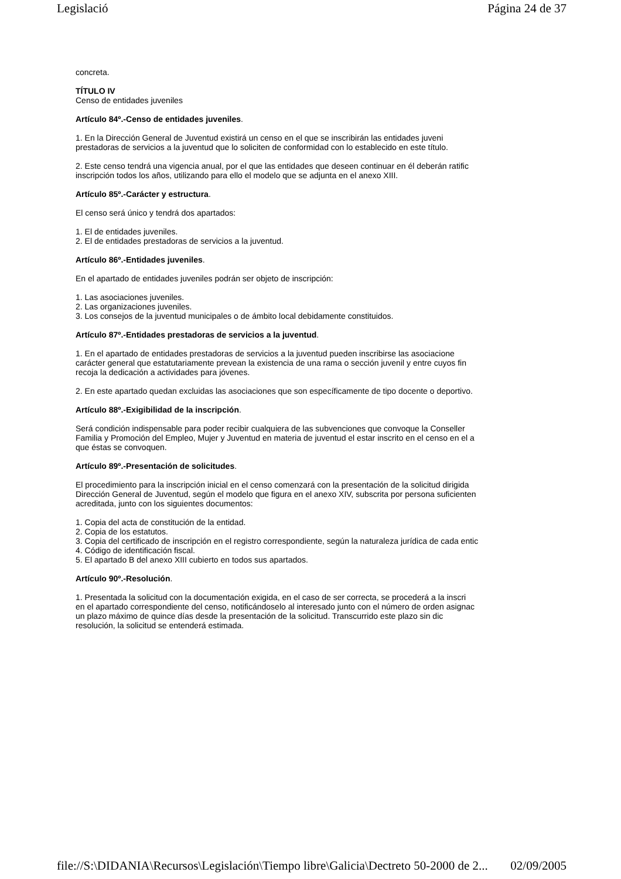Legislació Página 24 de 37
concreta.
TÍTULO IV
Censo de entidades juveniles
Artículo 84º.-Censo de entidades juveniles.
1. En la Dirección General de Juventud existirá un censo en el que se inscribirán las entidades juveni
prestadoras de servicios a la juventud que lo soliciten de conformidad con lo establecido en este título.
2. Este censo tendrá una vigencia anual, por el que las entidades que deseen continuar en él deberán ratific
inscripción todos los años, utilizando para ello el modelo que se adjunta en el anexo XIII.
Artículo 85º.-Carácter y estructura.
El censo será único y tendrá dos apartados:
1. El de entidades juveniles.
2. El de entidades prestadoras de servicios a la juventud.
Artículo 86º.-Entidades juveniles.
En el apartado de entidades juveniles podrán ser objeto de inscripción:
1. Las asociaciones juveniles.
2. Las organizaciones juveniles.
3. Los consejos de la juventud municipales o de ámbito local debidamente constituidos.
Artículo 87º.-Entidades prestadoras de servicios a la juventud.
1. En el apartado de entidades prestadoras de servicios a la juventud pueden inscribirse las asociacione
carácter general que estatutariamente prevean la existencia de una rama o sección juvenil y entre cuyos fin
recoja la dedicación a actividades para jóvenes.
2. En este apartado quedan excluidas las asociaciones que son específicamente de tipo docente o deportivo.
Artículo 88º.-Exigibilidad de la inscripción.
Será condición indispensable para poder recibir cualquiera de las subvenciones que convoque la Conseller
Familia y Promoción del Empleo, Mujer y Juventud en materia de juventud el estar inscrito en el censo en el a
que éstas se convoquen.
Artículo 89º.-Presentación de solicitudes.
El procedimiento para la inscripción inicial en el censo comenzará con la presentación de la solicitud dirigida
Dirección General de Juventud, según el modelo que figura en el anexo XIV, subscrita por persona suficienten
acreditada, junto con los siguientes documentos:
1. Copia del acta de constitución de la entidad.
2. Copia de los estatutos.
3. Copia del certificado de inscripción en el registro correspondiente, según la naturaleza jurídica de cada entic
4. Código de identificación fiscal.
5. El apartado B del anexo XIII cubierto en todos sus apartados.
Artículo 90º.-Resolución.
1. Presentada la solicitud con la documentación exigida, en el caso de ser correcta, se procederá a la inscri
en el apartado correspondiente del censo, notificándoselo al interesado junto con el número de orden asignac
un plazo máximo de quince días desde la presentación de la solicitud. Transcurrido este plazo sin dic
resolución, la solicitud se entenderá estimada.
file://S:\DIDANIA\Recursos\Legislación\Tiempo libre\Galicia\Dectreto 50-2000 de 2... 02/09/2005